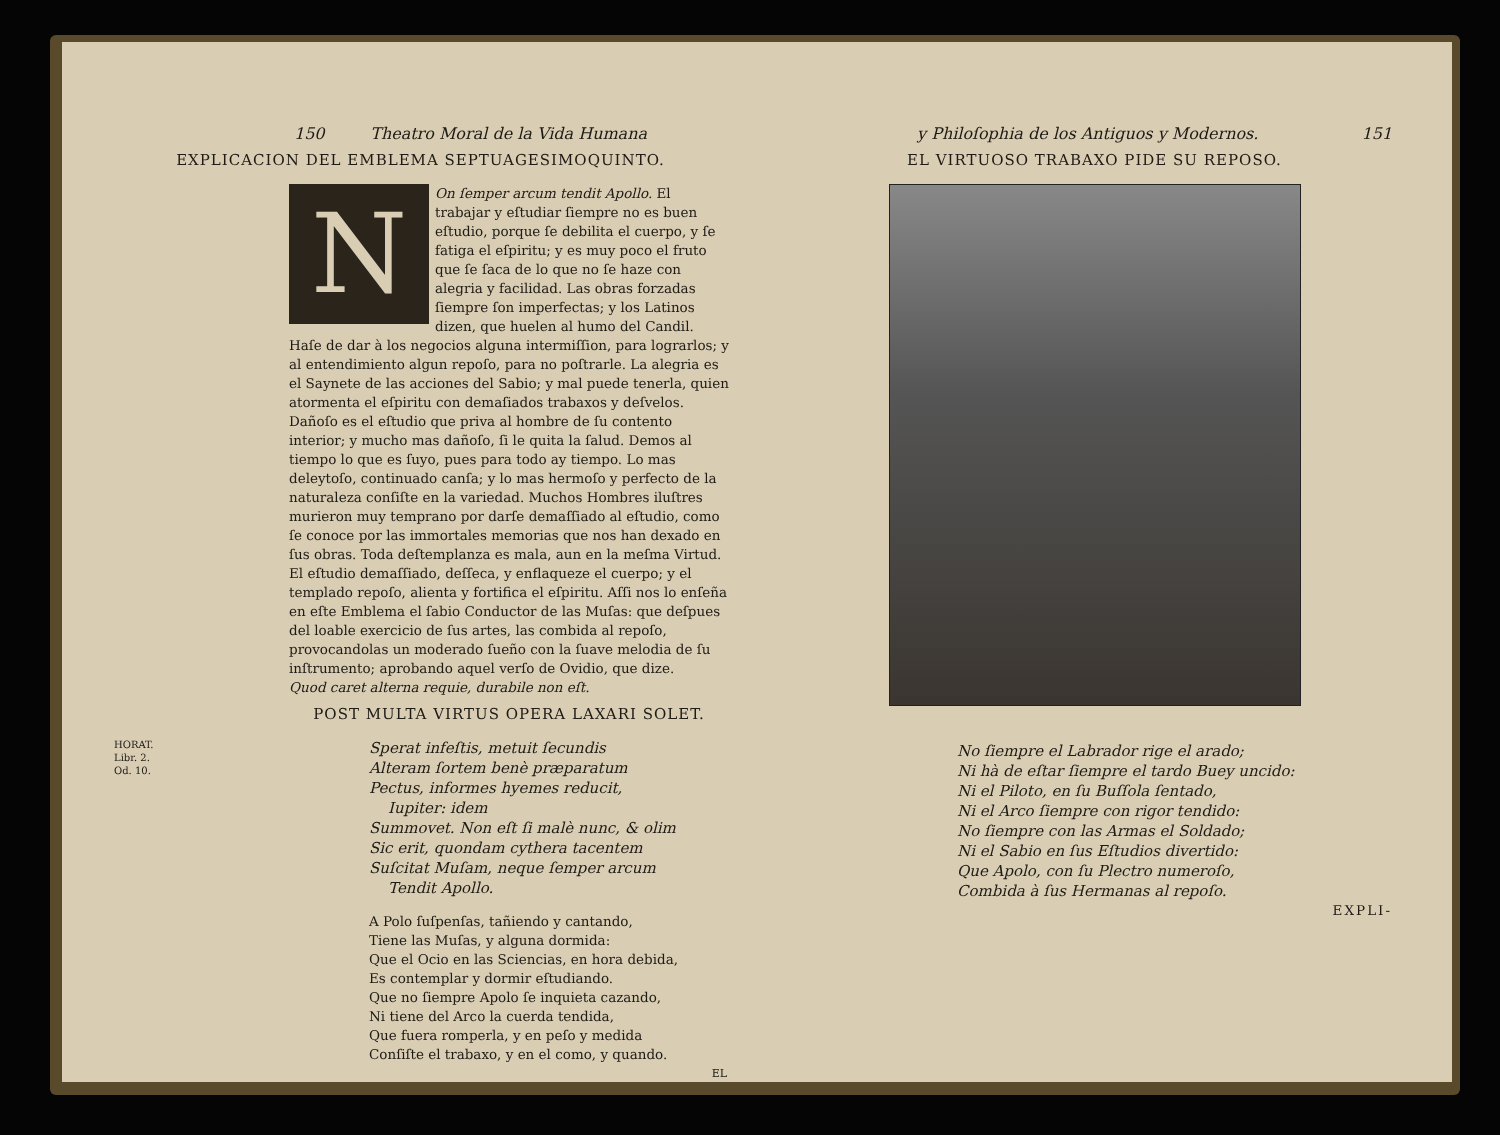150 Theatro Moral de la Vida Humana
EXPLICACION DEL EMBLEMA SEPTUAGESIMOQUINTO.
NOn ſemper arcum tendit Apollo. El trabajar y eſtudiar ſiempre no es buen eſtudio, porque ſe debilita el cuerpo, y ſe fatiga el eſpiritu; y es muy poco el fruto que ſe ſaca de lo que no ſe haze con alegria y facilidad. Las obras forzadas ſiempre ſon imperfectas; y los Latinos dizen, que huelen al humo del Candil. Haſe de dar à los negocios alguna intermiſſion, para lograrlos; y al entendimiento algun repoſo, para no poſtrarle. La alegria es el Saynete de las acciones del Sabio; y mal puede tenerla, quien atormenta el eſpiritu con demaſiados trabaxos y deſvelos. Dañoſo es el eſtudio que priva al hombre de ſu contento interior; y mucho mas dañoſo, ſi le quita la ſalud. Demos al tiempo lo que es ſuyo, pues para todo ay tiempo. Lo mas deleytoſo, continuado canſa; y lo mas hermoſo y perfecto de la naturaleza conſiſte en la variedad. Muchos Hombres iluſtres murieron muy temprano por darſe demaſſiado al eſtudio, como ſe conoce por las immortales memorias que nos han dexado en ſus obras. Toda deſtemplanza es mala, aun en la meſma Virtud. El eſtudio demaſſiado, deſſeca, y enflaqueze el cuerpo; y el templado repoſo, alienta y fortifica el eſpiritu. Aſſi nos lo enſeña en eſte Emblema el ſabio Conductor de las Muſas: que deſpues del loable exercicio de ſus artes, las combida al repoſo, provocandolas un moderado ſueño con la ſuave melodia de ſu inſtrumento; aprobando aquel verſo de Ovidio, que dize.
Quod caret alterna requie, durabile non eſt.
POST MULTA VIRTUS OPERA LAXARI SOLET.
HORAT.
Libr. 2.
Od. 10.
Sperat infeſtis, metuit ſecundis
Alteram ſortem benè præparatum
Pectus, informes hyemes reducit,
Iupiter: idem
Summovet. Non eſt ſi malè nunc, & olim
Sic erit, quondam cythera tacentem
Suſcitat Muſam, neque ſemper arcum
Tendit Apollo.
A Polo ſuſpenſas, tañiendo y cantando,
Tiene las Muſas, y alguna dormida:
Que el Ocio en las Sciencias, en hora debida,
Es contemplar y dormir eſtudiando.
Que no ſiempre Apolo ſe inquieta cazando,
Ni tiene del Arco la cuerda tendida,
Que fuera romperla, y en peſo y medida
Conſiſte el trabaxo, y en el como, y quando.
EL
y Philoſophia de los Antiguos y Modernos. 151
EL VIRTUOSO TRABAXO PIDE SU REPOSO.
No ſiempre el Labrador rige el arado;
Ni hà de eſtar ſiempre el tardo Buey uncido:
Ni el Piloto, en ſu Buſſola ſentado,
Ni el Arco ſiempre con rigor tendido:
No ſiempre con las Armas el Soldado;
Ni el Sabio en ſus Eſtudios divertido:
Que Apolo, con ſu Plectro numeroſo,
Combida à ſus Hermanas al repoſo.
EXPLI-